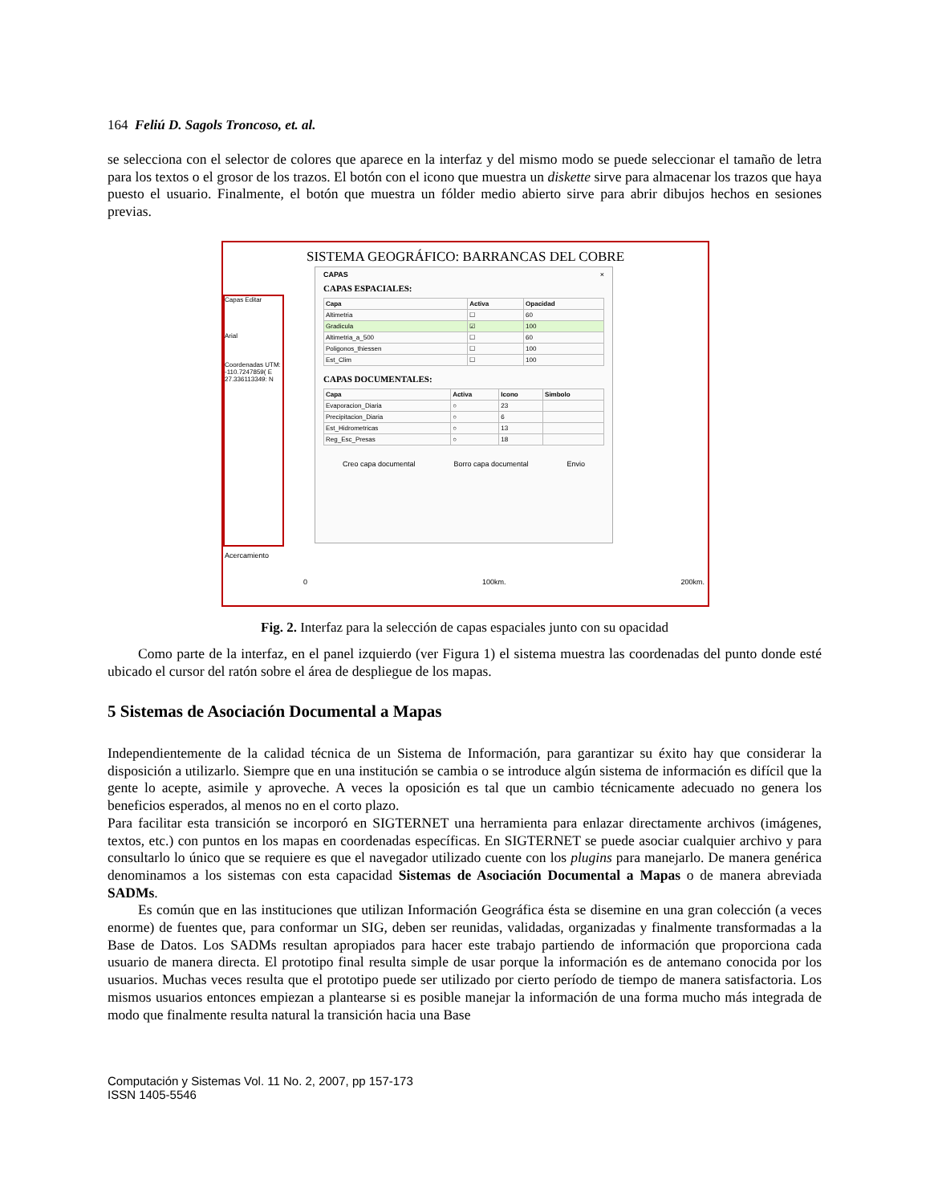164 Feliú D. Sagols Troncoso, et. al.
se selecciona con el selector de colores que aparece en la interfaz y del mismo modo se puede seleccionar el tamaño de letra para los textos o el grosor de los trazos. El botón con el icono que muestra un diskette sirve para almacenar los trazos que haya puesto el usuario. Finalmente, el botón que muestra un fólder medio abierto sirve para abrir dibujos hechos en sesiones previas.
SISTEMA GEOGRÁFICO: BARRANCAS DEL COBRE
Capas Editar
Arial
Coordenadas UTM:
-110.7247859( E
27.336113349: N
CAPAS ×
CAPAS ESPACIALES:
| Capa | Activa | Opacidad |
| --- | --- | --- |
| Altimetria | ☐ | 60 |
| Gradicula | ☑ | 100 |
| Altimetria_a_500 | ☐ | 60 |
| Poligonos_thiessen | ☐ | 100 |
| Est_Clim | ☐ | 100 |
CAPAS DOCUMENTALES:
| Capa | Activa | Icono | Simbolo |
| --- | --- | --- | --- |
| Evaporacion_Diaria | ○ | 23 | |
| Precipitacion_Diaria | ○ | 6 | |
| Est_Hidrometricas | ○ | 13 | |
| Reg_Esc_Presas | ○ | 18 | |
Creo capa documental Borro capa documental Envio
Acercamiento
0 100km. 200km.
Fig. 2. Interfaz para la selección de capas espaciales junto con su opacidad
Como parte de la interfaz, en el panel izquierdo (ver Figura 1) el sistema muestra las coordenadas del punto donde esté ubicado el cursor del ratón sobre el área de despliegue de los mapas.
5 Sistemas de Asociación Documental a Mapas
Independientemente de la calidad técnica de un Sistema de Información, para garantizar su éxito hay que considerar la disposición a utilizarlo. Siempre que en una institución se cambia o se introduce algún sistema de información es difícil que la gente lo acepte, asimile y aproveche. A veces la oposición es tal que un cambio técnicamente adecuado no genera los beneficios esperados, al menos no en el corto plazo.
Para facilitar esta transición se incorporó en SIGTERNET una herramienta para enlazar directamente archivos (imágenes, textos, etc.) con puntos en los mapas en coordenadas específicas. En SIGTERNET se puede asociar cualquier archivo y para consultarlo lo único que se requiere es que el navegador utilizado cuente con los plugins para manejarlo. De manera genérica denominamos a los sistemas con esta capacidad Sistemas de Asociación Documental a Mapas o de manera abreviada SADMs.
Es común que en las instituciones que utilizan Información Geográfica ésta se disemine en una gran colección (a veces enorme) de fuentes que, para conformar un SIG, deben ser reunidas, validadas, organizadas y finalmente transformadas a la Base de Datos. Los SADMs resultan apropiados para hacer este trabajo partiendo de información que proporciona cada usuario de manera directa. El prototipo final resulta simple de usar porque la información es de antemano conocida por los usuarios. Muchas veces resulta que el prototipo puede ser utilizado por cierto período de tiempo de manera satisfactoria. Los mismos usuarios entonces empiezan a plantearse si es posible manejar la información de una forma mucho más integrada de modo que finalmente resulta natural la transición hacia una Base
Computación y Sistemas Vol. 11 No. 2, 2007, pp 157-173
ISSN 1405-5546